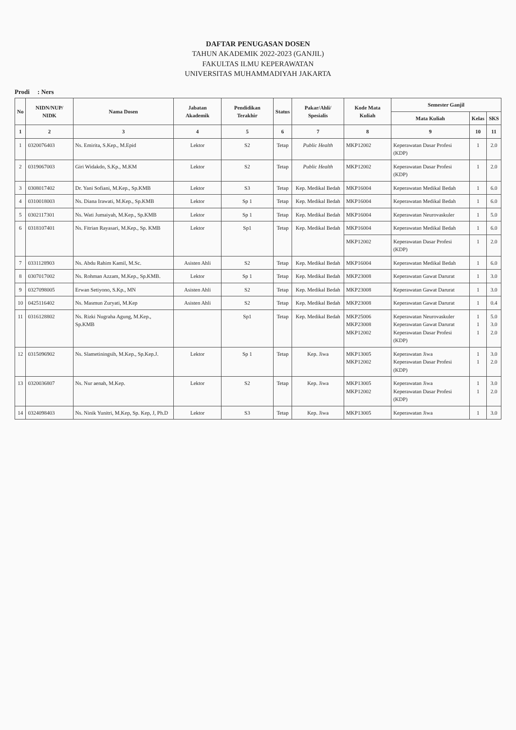DAFTAR PENUGASAN DOSEN
TAHUN AKADEMIK 2022-2023 (GANJIL)
FAKULTAS ILMU KEPERAWATAN
UNIVERSITAS MUHAMMADIYAH JAKARTA
Prodi : Ners
| No | NIDN/NUP/ NIDK | Nama Dosen | Jabatan Akademik | Pendidikan Terakhir | Status | Pakar/Ahli/ Spesialis | Kode Mata Kuliah | Semester Ganjil | | |
| --- | --- | --- | --- | --- | --- | --- | --- | --- | --- | --- |
| | | | | | | | | Mata Kuliah | Kelas | SKS |
| 1 | 2 | 3 | 4 | 5 | 6 | 7 | 8 | 9 | 10 | 11 |
| 1 | 0320076403 | Ns. Emirita, S.Kep., M.Epid | Lektor | S2 | Tetap | Public Health | MKP12002 | Keperawatan Dasar Profesi (KDP) | 1 | 2.0 |
| 2 | 0319067003 | Giri Widakdo, S.Kp., M.KM | Lektor | S2 | Tetap | Public Health | MKP12002 | Keperawatan Dasar Profesi (KDP) | 1 | 2.0 |
| 3 | 0308017402 | Dr. Yani Sofiani, M.Kep., Sp.KMB | Lektor | S3 | Tetap | Kep. Medikal Bedah | MKP16004 | Keperawatan Medikal Bedah | 1 | 6.0 |
| 4 | 0310018003 | Ns. Diana Irawati, M.Kep., Sp.KMB | Lektor | Sp 1 | Tetap | Kep. Medikal Bedah | MKP16004 | Keperawatan Medikal Bedah | 1 | 6.0 |
| 5 | 0302117301 | Ns. Wati Jumaiyah, M.Kep., Sp.KMB | Lektor | Sp 1 | Tetap | Kep. Medikal Bedah | MKP16004 | Keperawatan Neurovaskuler | 1 | 5.0 |
| 6 | 0318107401 | Ns. Fitrian Rayasari, M.Kep., Sp. KMB | Lektor | Sp1 | Tetap | Kep. Medikal Bedah | MKP16004 | Keperawatan Medikal Bedah | 1 | 6.0 |
| | | | | | | | MKP12002 | Keperawatan Dasar Profesi (KDP) | 1 | 2.0 |
| 7 | 0331128903 | Ns. Abdu Rahim Kamil, M.Sc. | Asisten Ahli | S2 | Tetap | Kep. Medikal Bedah | MKP16004 | Keperawatan Medikal Bedah | 1 | 6.0 |
| 8 | 0307017002 | Ns. Rohman Azzam, M.Kep., Sp.KMB. | Lektor | Sp 1 | Tetap | Kep. Medikal Bedah | MKP23008 | Keperawatan Gawat Darurat | 1 | 3.0 |
| 9 | 0327098005 | Erwan Setiyono, S.Kp., MN | Asisten Ahli | S2 | Tetap | Kep. Medikal Bedah | MKP23008 | Keperawatan Gawat Darurat | 1 | 3.0 |
| 10 | 0425116402 | Ns. Masmun Zuryati, M.Kep | Asisten Ahli | S2 | Tetap | Kep. Medikal Bedah | MKP23008 | Keperawatan Gawat Darurat | 1 | 0.4 |
| 11 | 0316128802 | Ns. Rizki Nugraha Agung, M.Kep., Sp.KMB | | Sp1 | Tetap | Kep. Medikal Bedah | MKP25006 MKP23008 MKP12002 | Keperawatan Neurovaskuler Keperawatan Gawat Darurat Keperawatan Dasar Profesi (KDP) | 1 1 1 | 5.0 3.0 2.0 |
| 12 | 0315096902 | Ns. Slametiningsih, M.Kep., Sp.Kep.J. | Lektor | Sp 1 | Tetap | Kep. Jiwa | MKP13005 MKP12002 | Keperawatan Jiwa Keperawatan Dasar Profesi (KDP) | 1 1 | 3.0 2.0 |
| 13 | 0320036807 | Ns. Nur aenah, M.Kep. | Lektor | S2 | Tetap | Kep. Jiwa | MKP13005 MKP12002 | Keperawatan Jiwa Keperawatan Dasar Profesi (KDP) | 1 1 | 3.0 2.0 |
| 14 | 0324098403 | Ns. Ninik Yunitri, M.Kep, Sp. Kep, J, Ph.D | Lektor | S3 | Tetap | Kep. Jiwa | MKP13005 | Keperawatan Jiwa | 1 | 3.0 |